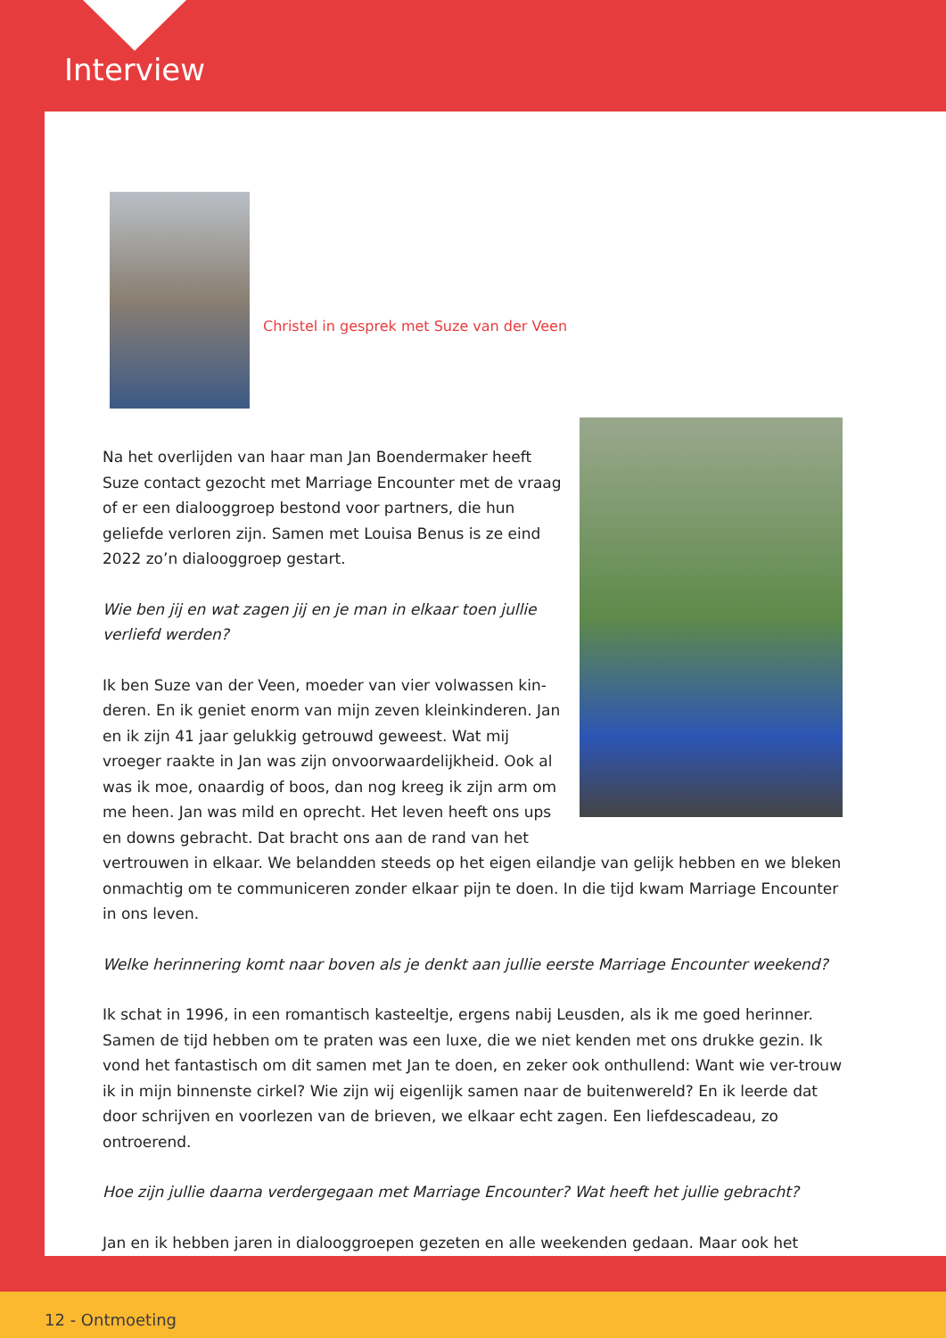Interview
Christel in gesprek met Suze van der Veen
Na het overlijden van haar man Jan Boendermaker heeft Suze contact gezocht met Marriage Encounter met de vraag of er een dialooggroep bestond voor partners, die hun geliefde verloren zijn. Samen met Louisa Benus is ze eind 2022 zo’n dialooggroep gestart.
Wie ben jij en wat zagen jij en je man in elkaar toen jullie verliefd werden?
Ik ben Suze van der Veen, moeder van vier volwassen kin-deren. En ik geniet enorm van mijn zeven kleinkinderen. Jan en ik zijn 41 jaar gelukkig getrouwd geweest. Wat mij vroeger raakte in Jan was zijn onvoorwaardelijkheid. Ook al was ik moe, onaardig of boos, dan nog kreeg ik zijn arm om me heen. Jan was mild en oprecht. Het leven heeft ons ups en downs gebracht. Dat bracht ons aan de rand van het vertrouwen in elkaar. We belandden steeds op het eigen eilandje van gelijk hebben en we bleken onmachtig om te communiceren zonder elkaar pijn te doen. In die tijd kwam Marriage Encounter in ons leven.
Welke herinnering komt naar boven als je denkt aan jullie eerste Marriage Encounter weekend?
Ik schat in 1996, in een romantisch kasteeltje, ergens nabij Leusden, als ik me goed herinner. Samen de tijd hebben om te praten was een luxe, die we niet kenden met ons drukke gezin. Ik vond het fantastisch om dit samen met Jan te doen, en zeker ook onthullend: Want wie ver-trouw ik in mijn binnenste cirkel? Wie zijn wij eigenlijk samen naar de buitenwereld? En ik leerde dat door schrijven en voorlezen van de brieven, we elkaar echt zagen. Een liefdescadeau, zo ontroerend.
Hoe zijn jullie daarna verdergegaan met Marriage Encounter? Wat heeft het jullie gebracht?
Jan en ik hebben jaren in dialooggroepen gezeten en alle weekenden gedaan. Maar ook het
12 - Ontmoeting